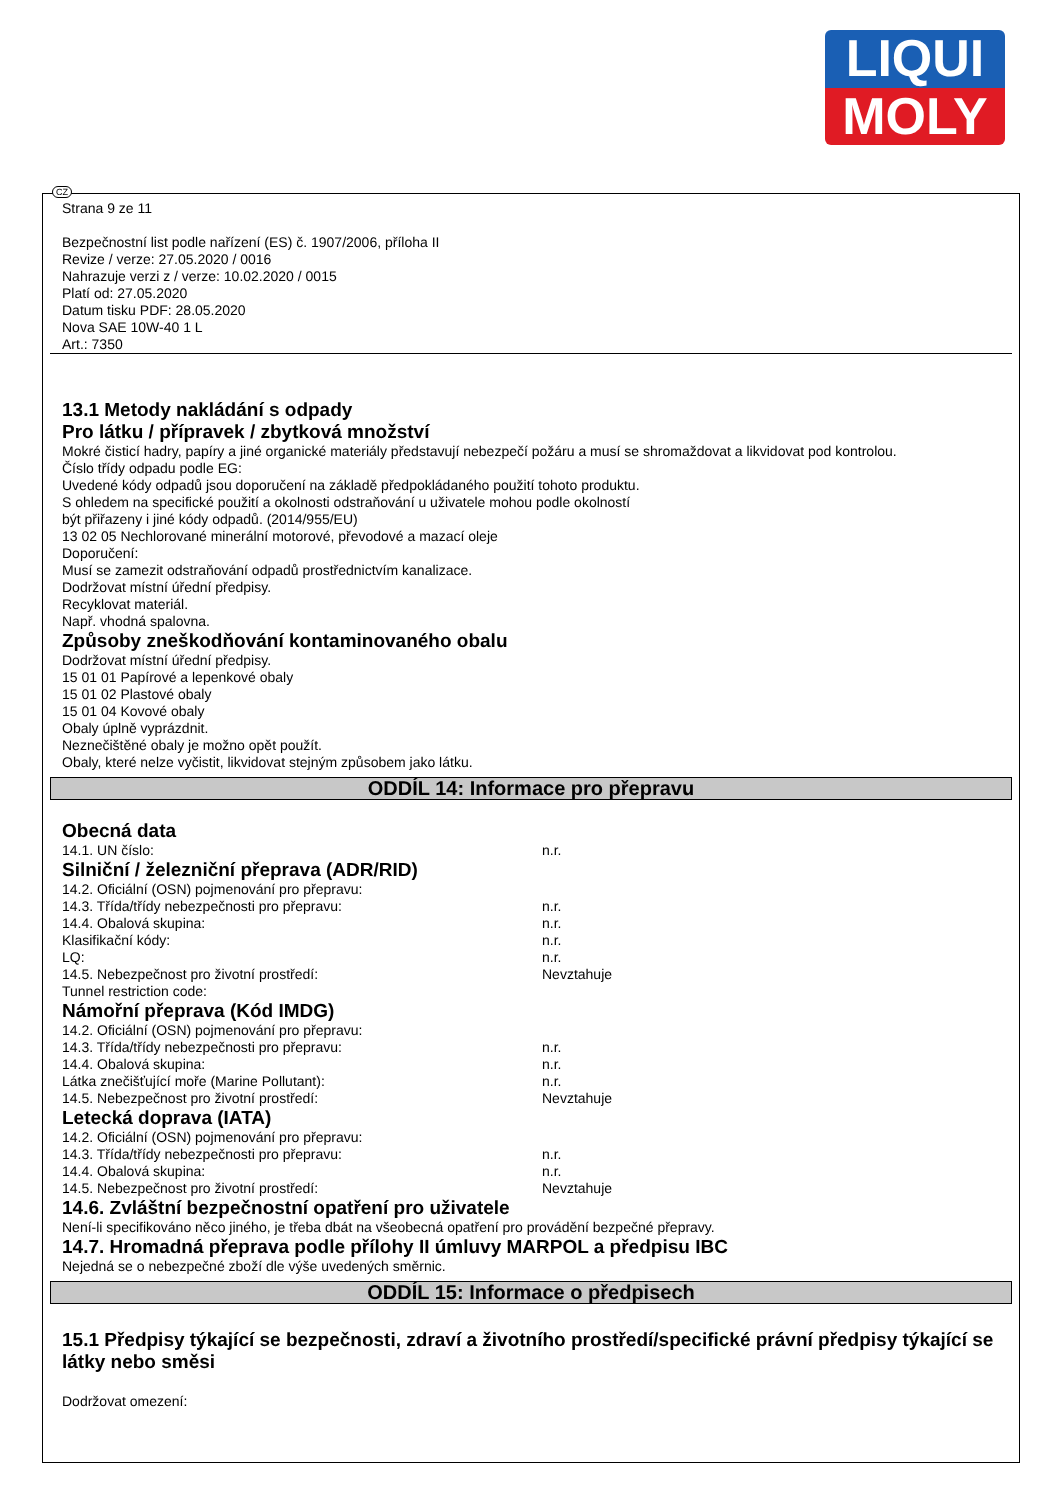LIQUI
MOLY
CZ
Strana 9 ze 11
Bezpečnostní list podle nařízení (ES) č. 1907/2006, příloha II
Revize / verze: 27.05.2020 / 0016
Nahrazuje verzi z / verze: 10.02.2020 / 0015
Platí od: 27.05.2020
Datum tisku PDF: 28.05.2020
Nova SAE 10W-40 1 L
Art.: 7350
13.1 Metody nakládání s odpady
Pro látku / přípravek / zbytková množství
Mokré čisticí hadry, papíry a jiné organické materiály představují nebezpečí požáru a musí se shromaždovat a likvidovat pod kontrolou.
Číslo třídy odpadu podle EG:
Uvedené kódy odpadů jsou doporučení na základě předpokládaného použití tohoto produktu.
S ohledem na specifické použití a okolnosti odstraňování u uživatele mohou podle okolností
být přiřazeny i jiné kódy odpadů. (2014/955/EU)
13 02 05 Nechlorované minerální motorové, převodové a mazací oleje
Doporučení:
Musí se zamezit odstraňování odpadů prostřednictvím kanalizace.
Dodržovat místní úřední předpisy.
Recyklovat materiál.
Např. vhodná spalovna.
Způsoby zneškodňování kontaminovaného obalu
Dodržovat místní úřední předpisy.
15 01 01 Papírové a lepenkové obaly
15 01 02 Plastové obaly
15 01 04 Kovové obaly
Obaly úplně vyprázdnit.
Neznečištěné obaly je možno opět použít.
Obaly, které nelze vyčistit, likvidovat stejným způsobem jako látku.
ODDÍL 14: Informace pro přepravu
Obecná data
14.1. UN číslo: n.r.
Silniční / železniční přeprava (ADR/RID)
14.2. Oficiální (OSN) pojmenování pro přepravu:
14.3. Třída/třídy nebezpečnosti pro přepravu: n.r.
14.4. Obalová skupina: n.r.
Klasifikační kódy: n.r.
LQ: n.r.
14.5. Nebezpečnost pro životní prostředí: Nevztahuje
Tunnel restriction code:
Námořní přeprava (Kód IMDG)
14.2. Oficiální (OSN) pojmenování pro přepravu:
14.3. Třída/třídy nebezpečnosti pro přepravu: n.r.
14.4. Obalová skupina: n.r.
Látka znečišťující moře (Marine Pollutant): n.r.
14.5. Nebezpečnost pro životní prostředí: Nevztahuje
Letecká doprava (IATA)
14.2. Oficiální (OSN) pojmenování pro přepravu:
14.3. Třída/třídy nebezpečnosti pro přepravu: n.r.
14.4. Obalová skupina: n.r.
14.5. Nebezpečnost pro životní prostředí: Nevztahuje
14.6. Zvláštní bezpečnostní opatření pro uživatele
Není-li specifikováno něco jiného, je třeba dbát na všeobecná opatření pro provádění bezpečné přepravy.
14.7. Hromadná přeprava podle přílohy II úmluvy MARPOL a předpisu IBC
Nejedná se o nebezpečné zboží dle výše uvedených směrnic.
ODDÍL 15: Informace o předpisech
15.1 Předpisy týkající se bezpečnosti, zdraví a životního prostředí/specifické právní předpisy týkající se látky nebo směsi
Dodržovat omezení: